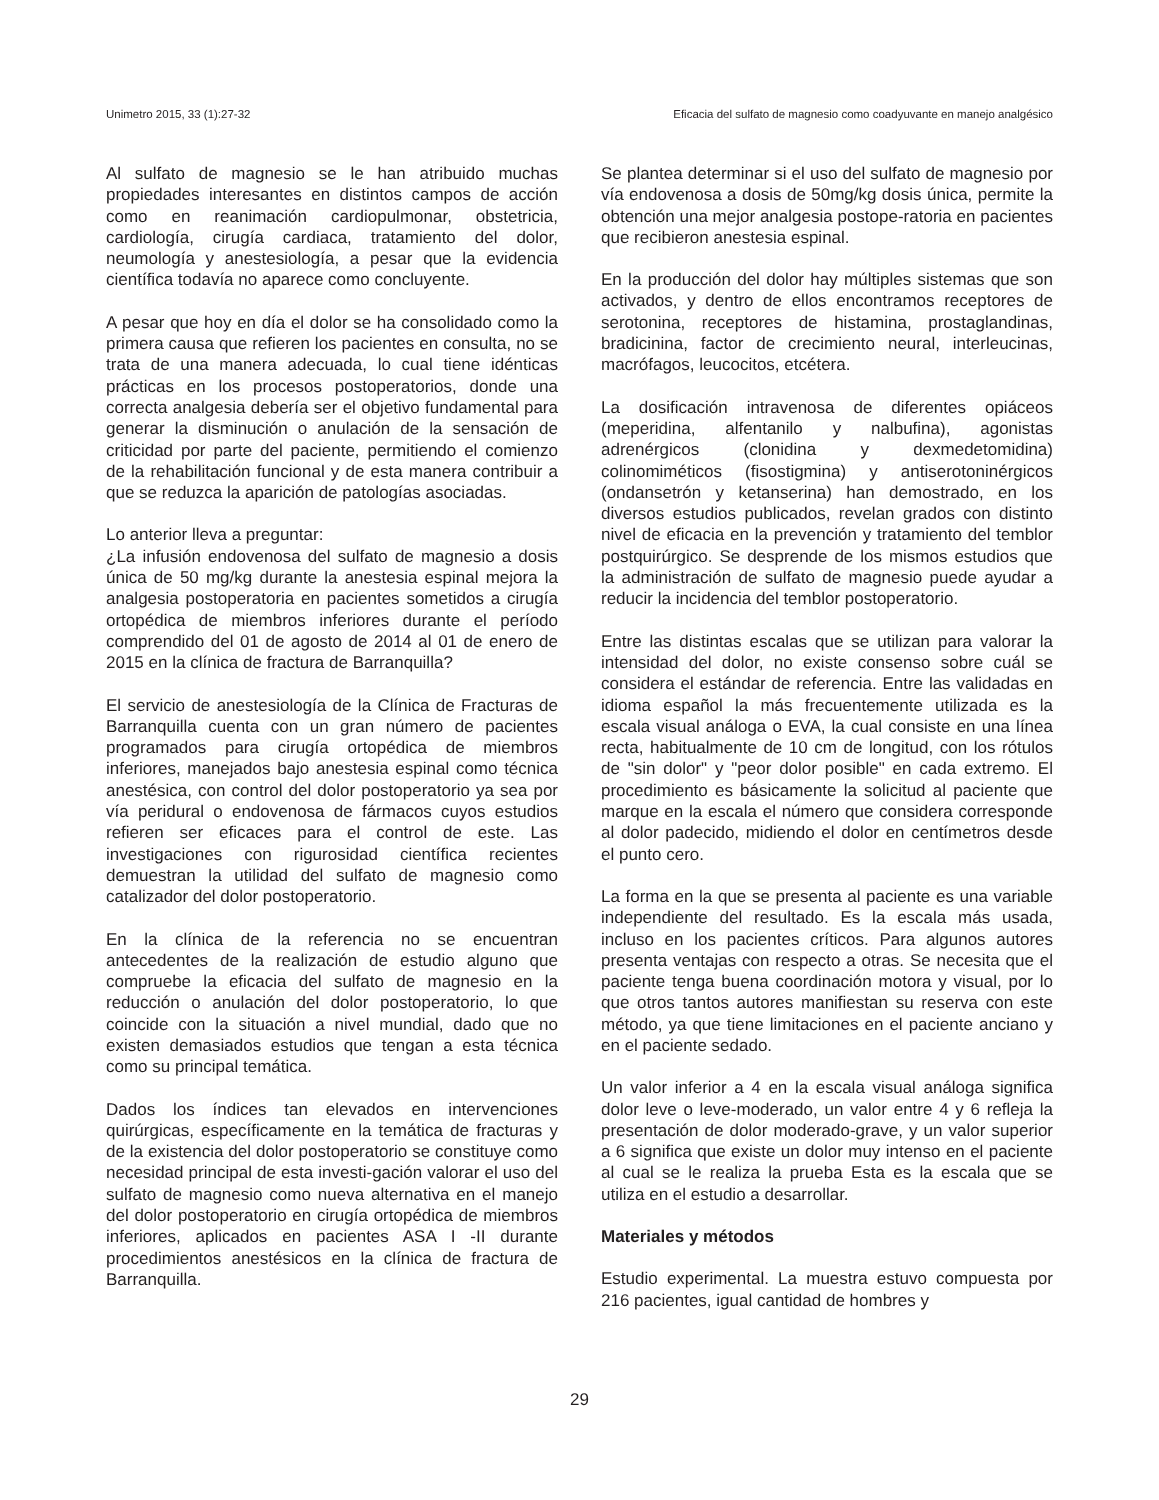Unimetro 2015, 33 (1):27-32 Eficacia del sulfato de magnesio como coadyuvante en manejo analgésico
Al sulfato de magnesio se le han atribuido muchas propiedades interesantes en distintos campos de acción como en reanimación cardiopulmonar, obstetricia, cardiología, cirugía cardiaca, tratamiento del dolor, neumología y anestesiología, a pesar que la evidencia científica todavía no aparece como concluyente.
A pesar que hoy en día el dolor se ha consolidado como la primera causa que refieren los pacientes en consulta, no se trata de una manera adecuada, lo cual tiene idénticas prácticas en los procesos postoperatorios, donde una correcta analgesia debería ser el objetivo fundamental para generar la disminución o anulación de la sensación de criticidad por parte del paciente, permitiendo el comienzo de la rehabilitación funcional y de esta manera contribuir a que se reduzca la aparición de patologías asociadas.
Lo anterior lleva a preguntar:
¿La infusión endovenosa del sulfato de magnesio a dosis única de 50 mg/kg durante la anestesia espinal mejora la analgesia postoperatoria en pacientes sometidos a cirugía ortopédica de miembros inferiores durante el período comprendido del 01 de agosto de 2014 al 01 de enero de 2015 en la clínica de fractura de Barranquilla?
El servicio de anestesiología de la Clínica de Fracturas de Barranquilla cuenta con un gran número de pacientes programados para cirugía ortopédica de miembros inferiores, manejados bajo anestesia espinal como técnica anestésica, con control del dolor postoperatorio ya sea por vía peridural o endovenosa de fármacos cuyos estudios refieren ser eficaces para el control de este. Las investigaciones con rigurosidad científica recientes demuestran la utilidad del sulfato de magnesio como catalizador del dolor postoperatorio.
En la clínica de la referencia no se encuentran antecedentes de la realización de estudio alguno que compruebe la eficacia del sulfato de magnesio en la reducción o anulación del dolor postoperatorio, lo que coincide con la situación a nivel mundial, dado que no existen demasiados estudios que tengan a esta técnica como su principal temática.
Dados los índices tan elevados en intervenciones quirúrgicas, específicamente en la temática de fracturas y de la existencia del dolor postoperatorio se constituye como necesidad principal de esta investi-gación valorar el uso del sulfato de magnesio como nueva alternativa en el manejo del dolor postoperatorio en cirugía ortopédica de miembros inferiores, aplicados en pacientes ASA I -II durante procedimientos anestésicos en la clínica de fractura de Barranquilla.
Se plantea determinar si el uso del sulfato de magnesio por vía endovenosa a dosis de 50mg/kg dosis única, permite la obtención una mejor analgesia postope-ratoria en pacientes que recibieron anestesia espinal.
En la producción del dolor hay múltiples sistemas que son activados, y dentro de ellos encontramos receptores de serotonina, receptores de histamina, prostaglandinas, bradicinina, factor de crecimiento neural, interleucinas, macrófagos, leucocitos, etcétera.
La dosificación intravenosa de diferentes opiáceos (meperidina, alfentanilo y nalbufina), agonistas adrenérgicos (clonidina y dexmedetomidina) colinomiméticos (fisostigmina) y antiserotoninérgicos (ondansetrón y ketanserina) han demostrado, en los diversos estudios publicados, revelan grados con distinto nivel de eficacia en la prevención y tratamiento del temblor postquirúrgico. Se desprende de los mismos estudios que la administración de sulfato de magnesio puede ayudar a reducir la incidencia del temblor postoperatorio.
Entre las distintas escalas que se utilizan para valorar la intensidad del dolor, no existe consenso sobre cuál se considera el estándar de referencia. Entre las validadas en idioma español la más frecuentemente utilizada es la escala visual análoga o EVA, la cual consiste en una línea recta, habitualmente de 10 cm de longitud, con los rótulos de "sin dolor" y "peor dolor posible" en cada extremo. El procedimiento es básicamente la solicitud al paciente que marque en la escala el número que considera corresponde al dolor padecido, midiendo el dolor en centímetros desde el punto cero.
La forma en la que se presenta al paciente es una variable independiente del resultado. Es la escala más usada, incluso en los pacientes críticos. Para algunos autores presenta ventajas con respecto a otras. Se necesita que el paciente tenga buena coordinación motora y visual, por lo que otros tantos autores manifiestan su reserva con este método, ya que tiene limitaciones en el paciente anciano y en el paciente sedado.
Un valor inferior a 4 en la escala visual análoga significa dolor leve o leve-moderado, un valor entre 4 y 6 refleja la presentación de dolor moderado-grave, y un valor superior a 6 significa que existe un dolor muy intenso en el paciente al cual se le realiza la prueba Esta es la escala que se utiliza en el estudio a desarrollar.
Materiales y métodos
Estudio experimental. La muestra estuvo compuesta por 216 pacientes, igual cantidad de hombres y
29